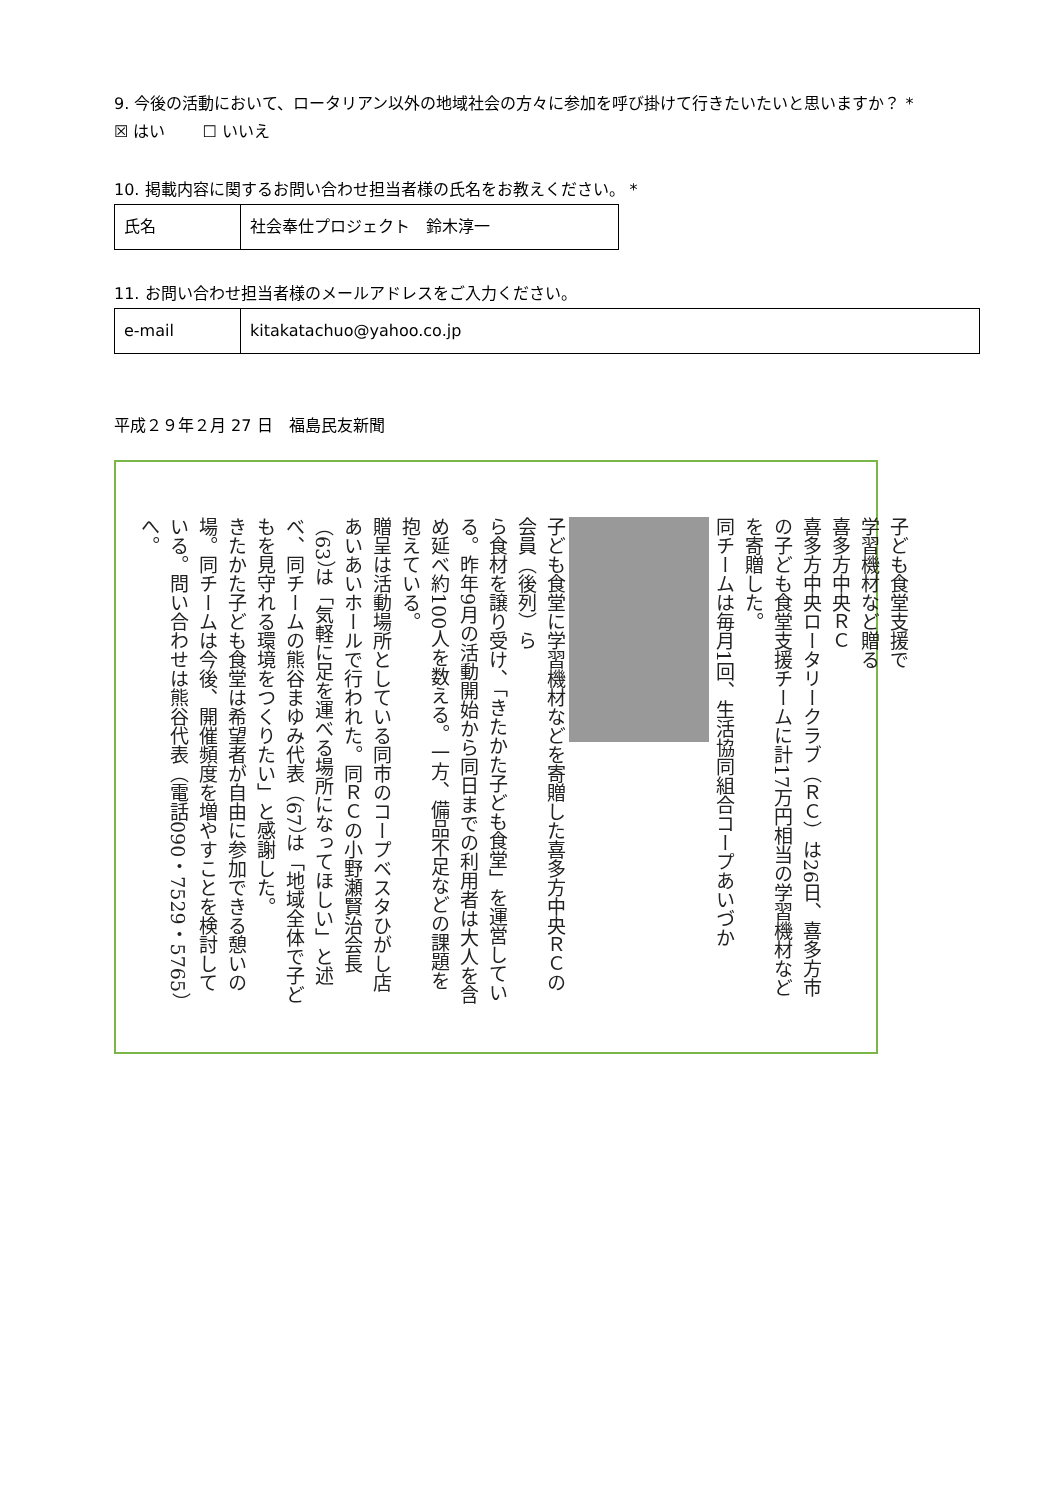9. 今後の活動において、ロータリアン以外の地域社会の方々に参加を呼び掛けて行きたいたいと思いますか？ *
☒ はい　　 ☐ いいえ
10. 掲載内容に関するお問い合わせ担当者様の氏名をお教えください。 *
| 氏名 | 社会奉仕プロジェクト 鈴木淳一 |
11. お問い合わせ担当者様のメールアドレスをご入力ください。
| e-mail | kitakatachuo@yahoo.co.jp |
平成２９年２月 27 日　福島民友新聞
子ども食堂支援で
学習機材など贈る
喜多方中央ＲＣ
喜多方中央ロータリークラブ（ＲＣ）は26日、喜多方市の子ども食堂支援チームに計17万円相当の学習機材などを寄贈した。
同チームは毎月1回、生活協同組合コープあいづか
子ども食堂に学習機材などを寄贈した喜多方中央ＲＣの会員（後列）ら
ら食材を譲り受け、「きたかた子ども食堂」を運営している。昨年9月の活動開始から同日までの利用者は大人を含め延べ約100人を数える。一方、備品不足などの課題を抱えている。
贈呈は活動場所としている同市のコープベスタひがし店あいあいホールで行われた。同ＲＣの小野瀬賢治会長（63）は「気軽に足を運べる場所になってほしい」と述べ、同チームの熊谷まゆみ代表（67）は「地域全体で子どもを見守れる環境をつくりたい」と感謝した。
きたかた子ども食堂は希望者が自由に参加できる憩いの場。同チームは今後、開催頻度を増やすことを検討している。問い合わせは熊谷代表（電話090・7529・5765）へ。